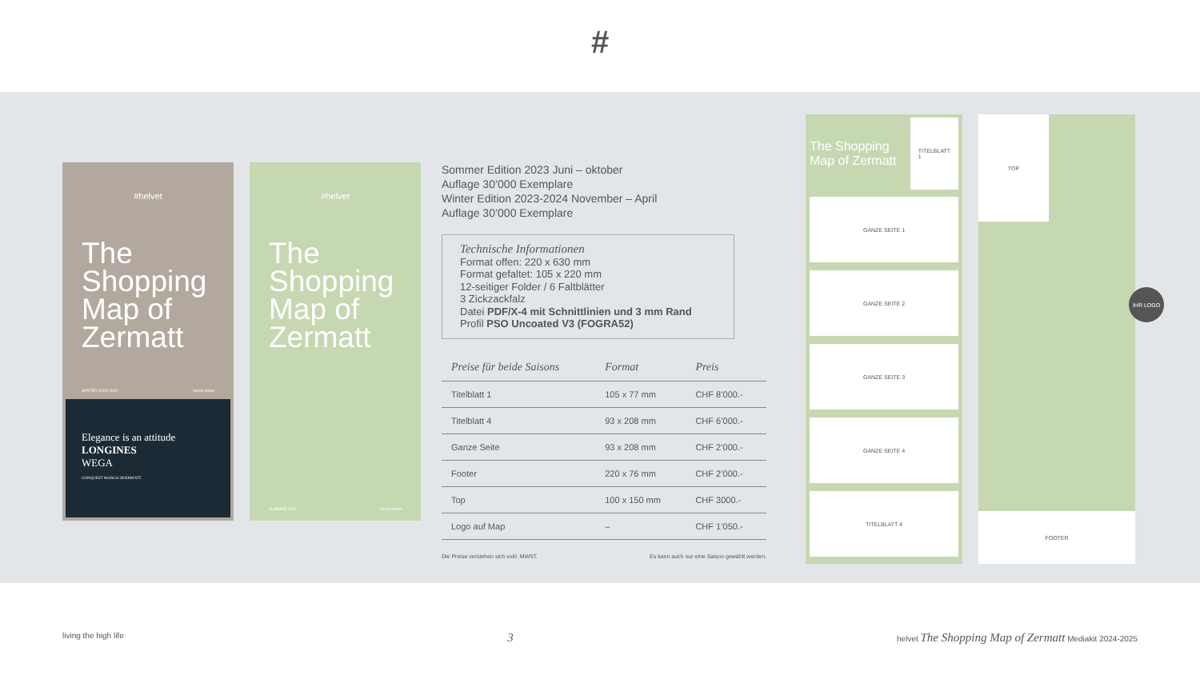#
#helvet
The Shopping Map of Zermatt
WINTER 2023-2024 helvet.swiss
Elegance is an attitude
LONGINES
WEGA
CONQUEST MARCO ODERMATT
#helvet
The Shopping Map of Zermatt
SUMMER 2024 helvet.swiss
Sommer Edition 2023 Juni – oktober
Auflage 30’000 Exemplare
Winter Edition 2023-2024 November – April
Auflage 30’000 Exemplare
Technische Informationen
Format offen: 220 x 630 mm
Format gefaltet: 105 x 220 mm
12-seitiger Folder / 6 Faltblätter
3 Zickzackfalz
Datei PDF/X-4 mit Schnittlinien und 3 mm Rand
Profil PSO Uncoated V3 (FOGRA52)
| Preise für beide Saisons | Format | Preis |
| --- | --- | --- |
| Titelblatt 1 | 105 x 77 mm | CHF 8’000.- |
| Titelblatt 4 | 93 x 208 mm | CHF 6’000.- |
| Ganze Seite | 93 x 208 mm | CHF 2’000.- |
| Footer | 220 x 76 mm | CHF 2’000.- |
| Top | 100 x 150 mm | CHF 3000.- |
| Logo auf Map | – | CHF 1’050.- |
Die Preise verstehen sich exkl. MWST. Es kann auch nur eine Saison gewählt werden.
The Shopping Map of Zermatt TITELBLATT 1
GANZE SEITE 1
GANZE SEITE 2
GANZE SEITE 3
GANZE SEITE 4
TITELBLATT 4
TOP
IHR LOGO
FOOTER
living the high life 3 helvet The Shopping Map of Zermatt Mediakit 2024-2025